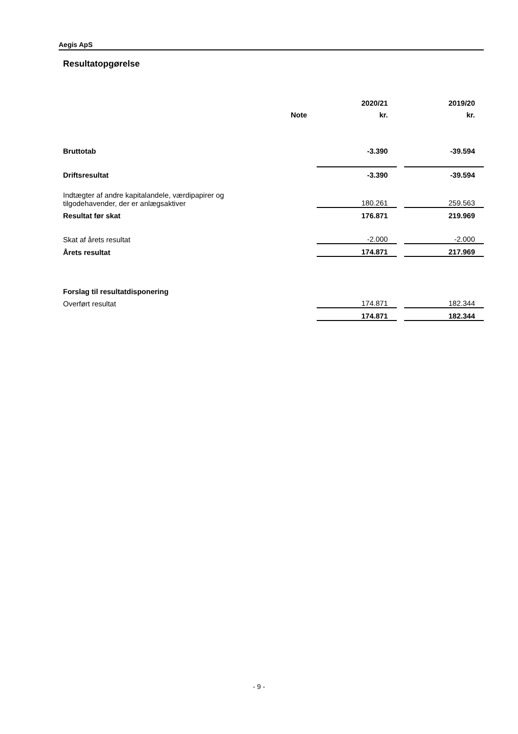Aegis ApS
Resultatopgørelse
| | | 2020/21 | | 2019/20 |
| --- | --- | --- | --- | --- |
| | Note | kr. | | kr. |
| Bruttotab | | -3.390 | | -39.594 |
| Driftsresultat | | -3.390 | | -39.594 |
| Indtægter af andre kapitalandele, værdipapirer og tilgodehavender, der er anlægsaktiver | | 180.261 | | 259.563 |
| Resultat før skat | | 176.871 | | 219.969 |
| Skat af årets resultat | | -2.000 | | -2.000 |
| Årets resultat | | 174.871 | | 217.969 |
| Forslag til resultatdisponering | | | | |
| Overført resultat | | 174.871 | | 182.344 |
| | | 174.871 | | 182.344 |
- 9 -